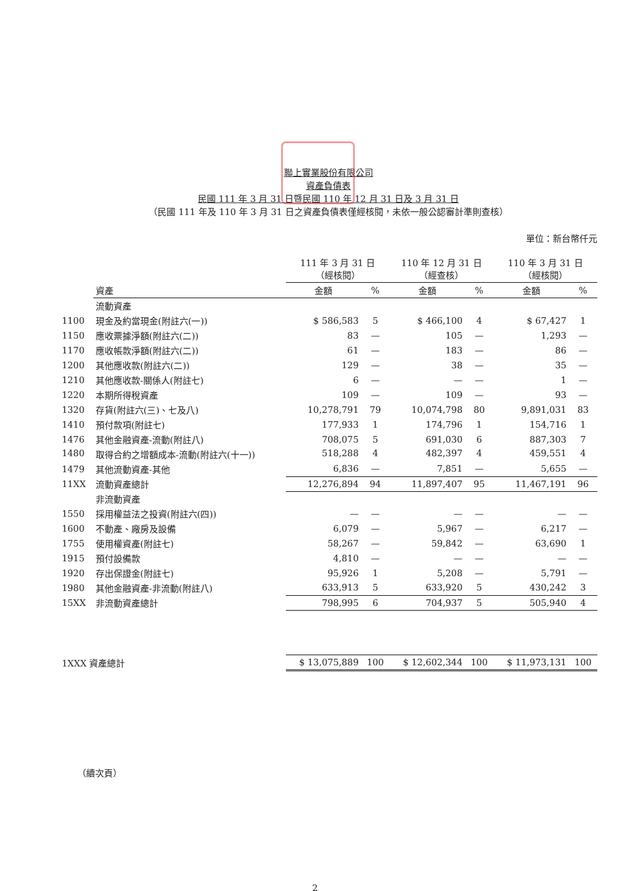聯上實業股份有限公司
資產負債表
民國 111 年 3 月 31 日暨民國 110 年 12 月 31 日及 3 月 31 日
（民國 111 年及 110 年 3 月 31 日之資產負債表僅經核閱，未依一般公認審計準則查核）
單位：新台幣仟元
| | | 111 年 3 月 31 日 （經核閱） | | 110 年 12 月 31 日 （經查核） | | 110 年 3 月 31 日 （經核閱） | |
| | 資產 | 金額 | % | 金額 | % | 金額 | % |
| | 流動資產 | | | | | | |
| 1100 | 現金及約當現金(附註六(一)) | $ 586,583 | 5 | $ 466,100 | 4 | $ 67,427 | 1 |
| 1150 | 應收票據淨額(附註六(二)) | 83 | — | 105 | — | 1,293 | — |
| 1170 | 應收帳款淨額(附註六(二)) | 61 | — | 183 | — | 86 | — |
| 1200 | 其他應收款(附註六(二)) | 129 | — | 38 | — | 35 | — |
| 1210 | 其他應收款-關係人(附註七) | 6 | — | — | — | 1 | — |
| 1220 | 本期所得稅資產 | 109 | — | 109 | — | 93 | — |
| 1320 | 存貨(附註六(三)、七及八) | 10,278,791 | 79 | 10,074,798 | 80 | 9,891,031 | 83 |
| 1410 | 預付款項(附註七) | 177,933 | 1 | 174,796 | 1 | 154,716 | 1 |
| 1476 | 其他金融資產-流動(附註八) | 708,075 | 5 | 691,030 | 6 | 887,303 | 7 |
| 1480 | 取得合約之增額成本-流動(附註六(十一)) | 518,288 | 4 | 482,397 | 4 | 459,551 | 4 |
| 1479 | 其他流動資產-其他 | 6,836 | — | 7,851 | — | 5,655 | — |
| 11XX | 流動資產總計 | 12,276,894 | 94 | 11,897,407 | 95 | 11,467,191 | 96 |
| | 非流動資產 | | | | | | |
| 1550 | 採用權益法之投資(附註六(四)) | — | — | — | — | — | — |
| 1600 | 不動產、廠房及設備 | 6,079 | — | 5,967 | — | 6,217 | — |
| 1755 | 使用權資產(附註七) | 58,267 | — | 59,842 | — | 63,690 | 1 |
| 1915 | 預付設備款 | 4,810 | — | — | — | — | — |
| 1920 | 存出保證金(附註七) | 95,926 | 1 | 5,208 | — | 5,791 | — |
| 1980 | 其他金融資產-非流動(附註八) | 633,913 | 5 | 633,920 | 5 | 430,242 | 3 |
| 15XX | 非流動資產總計 | 798,995 | 6 | 704,937 | 5 | 505,940 | 4 |
| 1XXX 資產總計 | | $ 13,075,889 | 100 | $ 12,602,344 | 100 | $ 11,973,131 | 100 |
（續次頁）
2